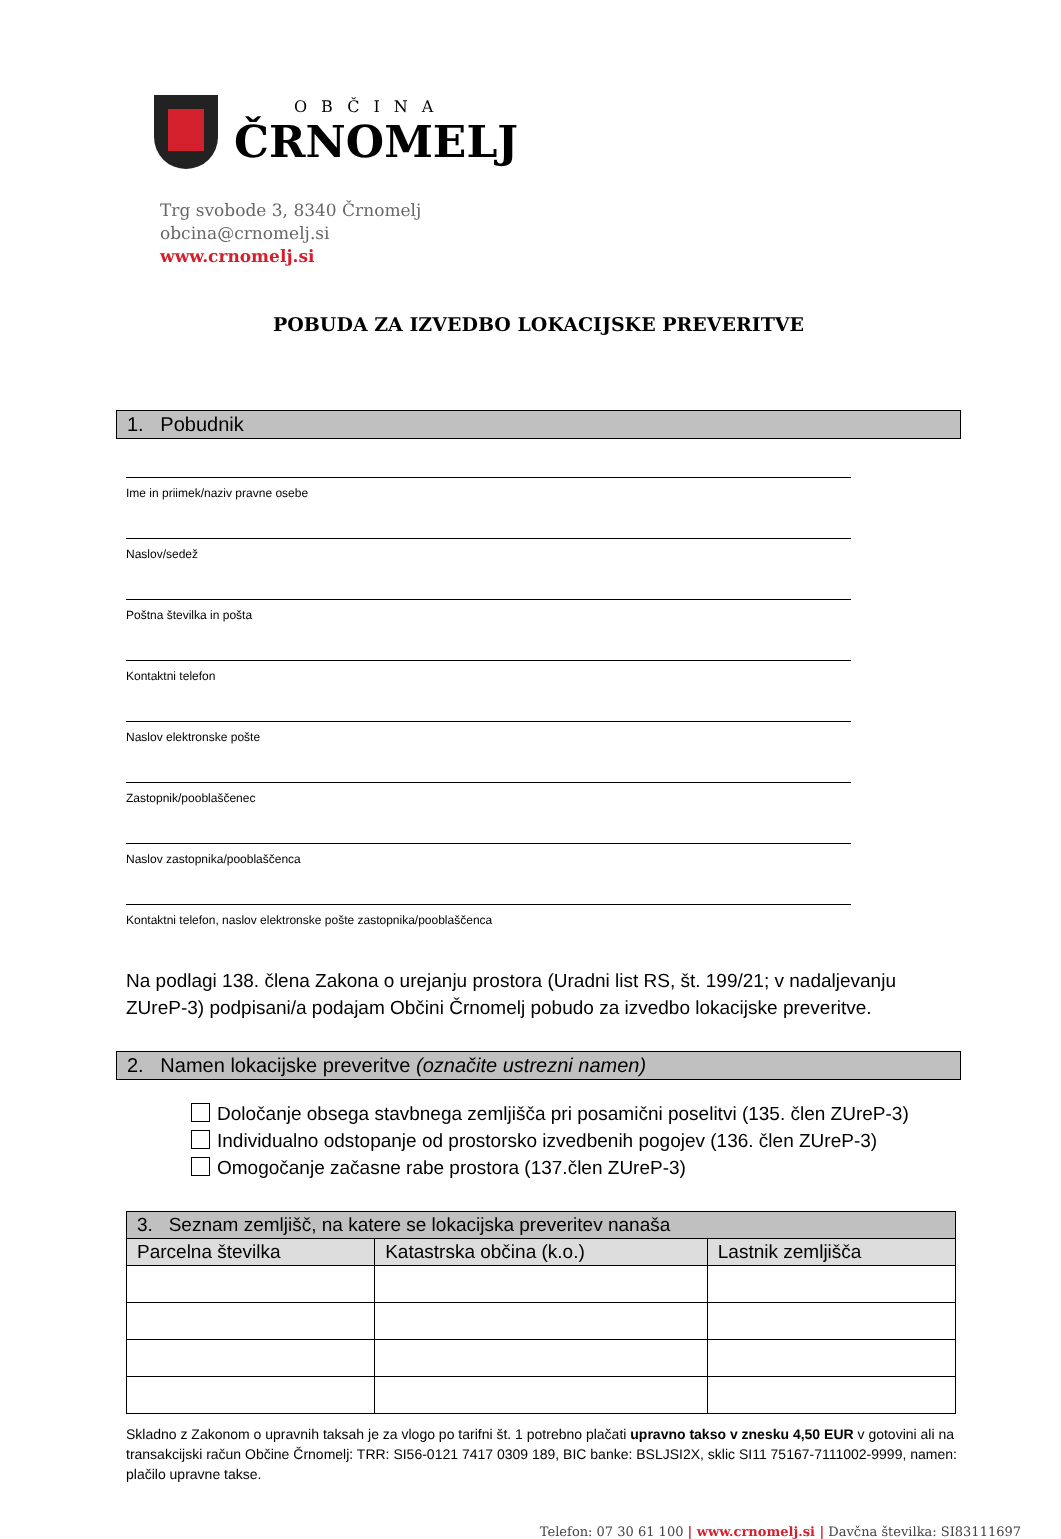OBČINA
ČRNOMELJ
Trg svobode 3, 8340 Črnomelj
obcina@crnomelj.si
www.crnomelj.si
POBUDA ZA IZVEDBO LOKACIJSKE PREVERITVE
1. Pobudnik
Ime in priimek/naziv pravne osebe
Naslov/sedež
Poštna številka in pošta
Kontaktni telefon
Naslov elektronske pošte
Zastopnik/pooblaščenec
Naslov zastopnika/pooblaščenca
Kontaktni telefon, naslov elektronske pošte zastopnika/pooblaščenca
Na podlagi 138. člena Zakona o urejanju prostora (Uradni list RS, št. 199/21; v nadaljevanju ZUreP-3) podpisani/a podajam Občini Črnomelj pobudo za izvedbo lokacijske preveritve.
2. Namen lokacijske preveritve (označite ustrezni namen)
Določanje obsega stavbnega zemljišča pri posamični poselitvi (135. člen ZUreP-3)
Individualno odstopanje od prostorsko izvedbenih pogojev (136. člen ZUreP-3)
Omogočanje začasne rabe prostora (137.člen ZUreP-3)
| 3. Seznam zemljišč, na katere se lokacijska preveritev nanaša | | |
| --- | --- | --- |
| Parcelna številka | Katastrska občina (k.o.) | Lastnik zemljišča |
Skladno z Zakonom o upravnih taksah je za vlogo po tarifni št. 1 potrebno plačati upravno takso v znesku 4,50 EUR v gotovini ali na transakcijski račun Občine Črnomelj: TRR: SI56-0121 7417 0309 189, BIC banke: BSLJSI2X, sklic SI11 75167-7111002-9999, namen: plačilo upravne takse.
Telefon: 07 30 61 100 | www.crnomelj.si | Davčna številka: SI83111697